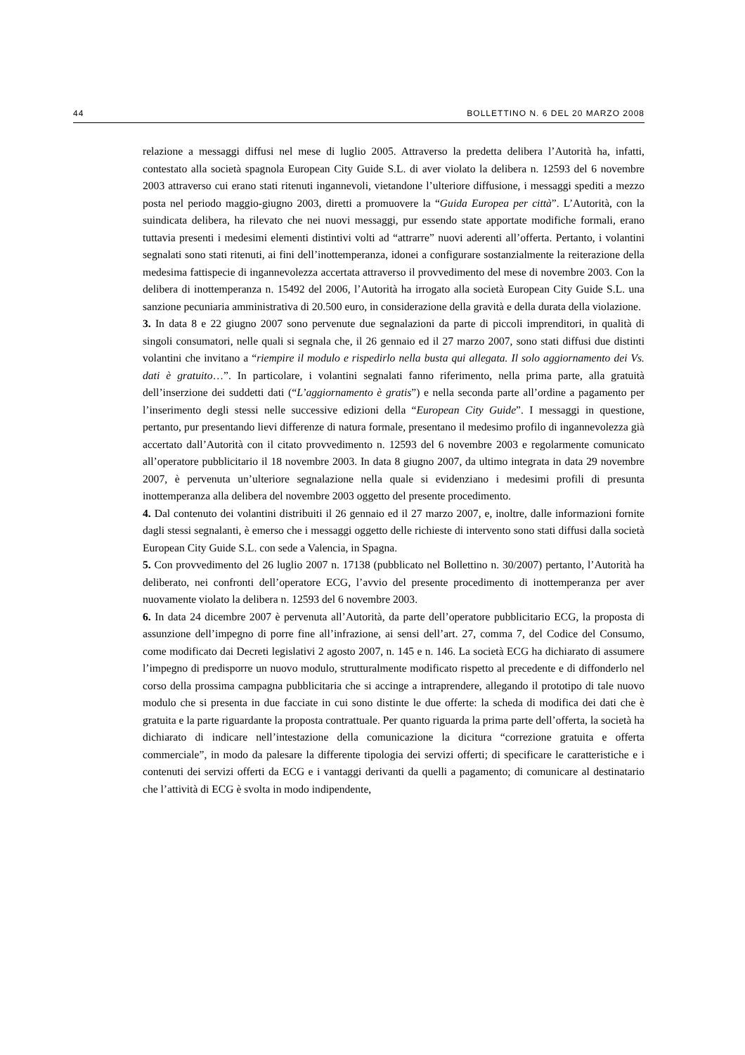44 BOLLETTINO N. 6 DEL 20 MARZO 2008
relazione a messaggi diffusi nel mese di luglio 2005. Attraverso la predetta delibera l’Autorità ha, infatti, contestato alla società spagnola European City Guide S.L. di aver violato la delibera n. 12593 del 6 novembre 2003 attraverso cui erano stati ritenuti ingannevoli, vietandone l’ulteriore diffusione, i messaggi spediti a mezzo posta nel periodo maggio-giugno 2003, diretti a promuovere la “Guida Europea per città”. L’Autorità, con la suindicata delibera, ha rilevato che nei nuovi messaggi, pur essendo state apportate modifiche formali, erano tuttavia presenti i medesimi elementi distintivi volti ad “attrarre” nuovi aderenti all’offerta. Pertanto, i volantini segnalati sono stati ritenuti, ai fini dell’inottemperanza, idonei a configurare sostanzialmente la reiterazione della medesima fattispecie di ingannevolezza accertata attraverso il provvedimento del mese di novembre 2003. Con la delibera di inottemperanza n. 15492 del 2006, l’Autorità ha irrogato alla società European City Guide S.L. una sanzione pecuniaria amministrativa di 20.500 euro, in considerazione della gravità e della durata della violazione.
3. In data 8 e 22 giugno 2007 sono pervenute due segnalazioni da parte di piccoli imprenditori, in qualità di singoli consumatori, nelle quali si segnala che, il 26 gennaio ed il 27 marzo 2007, sono stati diffusi due distinti volantini che invitano a “riempire il modulo e rispedirlo nella busta qui allegata. Il solo aggiornamento dei Vs. dati è gratuito…”. In particolare, i volantini segnalati fanno riferimento, nella prima parte, alla gratuità dell’inserzione dei suddetti dati (“L’aggiornamento è gratis”) e nella seconda parte all’ordine a pagamento per l’inserimento degli stessi nelle successive edizioni della “European City Guide”. I messaggi in questione, pertanto, pur presentando lievi differenze di natura formale, presentano il medesimo profilo di ingannevolezza già accertato dall’Autorità con il citato provvedimento n. 12593 del 6 novembre 2003 e regolarmente comunicato all’operatore pubblicitario il 18 novembre 2003. In data 8 giugno 2007, da ultimo integrata in data 29 novembre 2007, è pervenuta un’ulteriore segnalazione nella quale si evidenziano i medesimi profili di presunta inottemperanza alla delibera del novembre 2003 oggetto del presente procedimento.
4. Dal contenuto dei volantini distribuiti il 26 gennaio ed il 27 marzo 2007, e, inoltre, dalle informazioni fornite dagli stessi segnalanti, è emerso che i messaggi oggetto delle richieste di intervento sono stati diffusi dalla società European City Guide S.L. con sede a Valencia, in Spagna.
5. Con provvedimento del 26 luglio 2007 n. 17138 (pubblicato nel Bollettino n. 30/2007) pertanto, l’Autorità ha deliberato, nei confronti dell’operatore ECG, l’avvio del presente procedimento di inottemperanza per aver nuovamente violato la delibera n. 12593 del 6 novembre 2003.
6. In data 24 dicembre 2007 è pervenuta all’Autorità, da parte dell’operatore pubblicitario ECG, la proposta di assunzione dell’impegno di porre fine all’infrazione, ai sensi dell’art. 27, comma 7, del Codice del Consumo, come modificato dai Decreti legislativi 2 agosto 2007, n. 145 e n. 146. La società ECG ha dichiarato di assumere l’impegno di predisporre un nuovo modulo, strutturalmente modificato rispetto al precedente e di diffonderlo nel corso della prossima campagna pubblicitaria che si accinge a intraprendere, allegando il prototipo di tale nuovo modulo che si presenta in due facciate in cui sono distinte le due offerte: la scheda di modifica dei dati che è gratuita e la parte riguardante la proposta contrattuale. Per quanto riguarda la prima parte dell’offerta, la società ha dichiarato di indicare nell’intestazione della comunicazione la dicitura “correzione gratuita e offerta commerciale”, in modo da palesare la differente tipologia dei servizi offerti; di specificare le caratteristiche e i contenuti dei servizi offerti da ECG e i vantaggi derivanti da quelli a pagamento; di comunicare al destinatario che l’attività di ECG è svolta in modo indipendente,